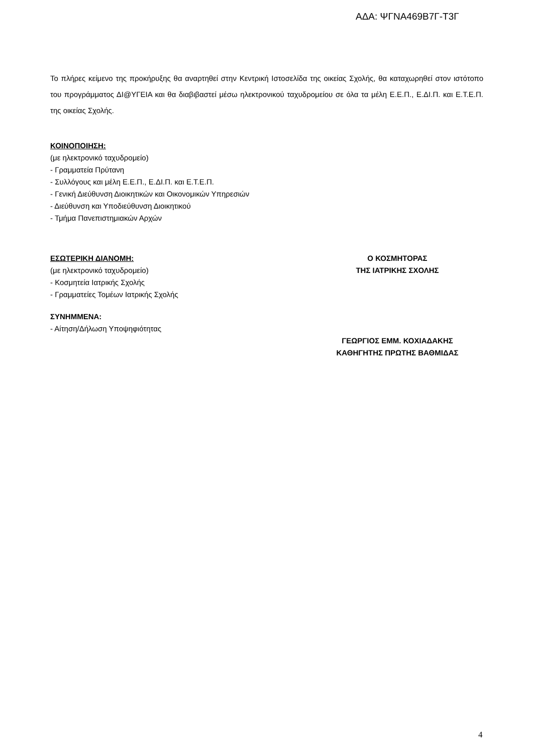ΑΔΑ: ΨΓΝΑ469Β7Γ-Τ3Γ
Το πλήρες κείμενο της προκήρυξης θα αναρτηθεί στην Κεντρική Ιστοσελίδα της οικείας Σχολής, θα καταχωρηθεί στον ιστότοπο του προγράμματος ΔΙ@ΥΓΕΙΑ και θα διαβιβαστεί μέσω ηλεκτρονικού ταχυδρομείου σε όλα τα μέλη Ε.Ε.Π., Ε.ΔΙ.Π. και Ε.Τ.Ε.Π. της οικείας Σχολής.
ΚΟΙΝΟΠΟΙΗΣΗ:
(με ηλεκτρονικό ταχυδρομείο)
- Γραμματεία Πρύτανη
- Συλλόγους και μέλη Ε.Ε.Π., Ε.ΔΙ.Π. και Ε.Τ.Ε.Π.
- Γενική Διεύθυνση Διοικητικών και Οικονομικών Υπηρεσιών
- Διεύθυνση και Υποδιεύθυνση Διοικητικού
- Τμήμα Πανεπιστημιακών Αρχών
ΕΣΩΤΕΡΙΚΗ ΔΙΑΝΟΜΗ:
(με ηλεκτρονικό ταχυδρομείο)
- Κοσμητεία Ιατρικής Σχολής
- Γραμματείες Τομέων Ιατρικής Σχολής
ΣΥΝΗΜΜΕΝΑ:
- Αίτηση/Δήλωση Υποψηφιότητας
Ο ΚΟΣΜΗΤΟΡΑΣ
ΤΗΣ ΙΑΤΡΙΚΗΣ ΣΧΟΛΗΣ
ΓΕΩΡΓΙΟΣ ΕΜΜ. ΚΟΧΙΑΔΑΚΗΣ
ΚΑΘΗΓΗΤΗΣ ΠΡΩΤΗΣ ΒΑΘΜΙΔΑΣ
4